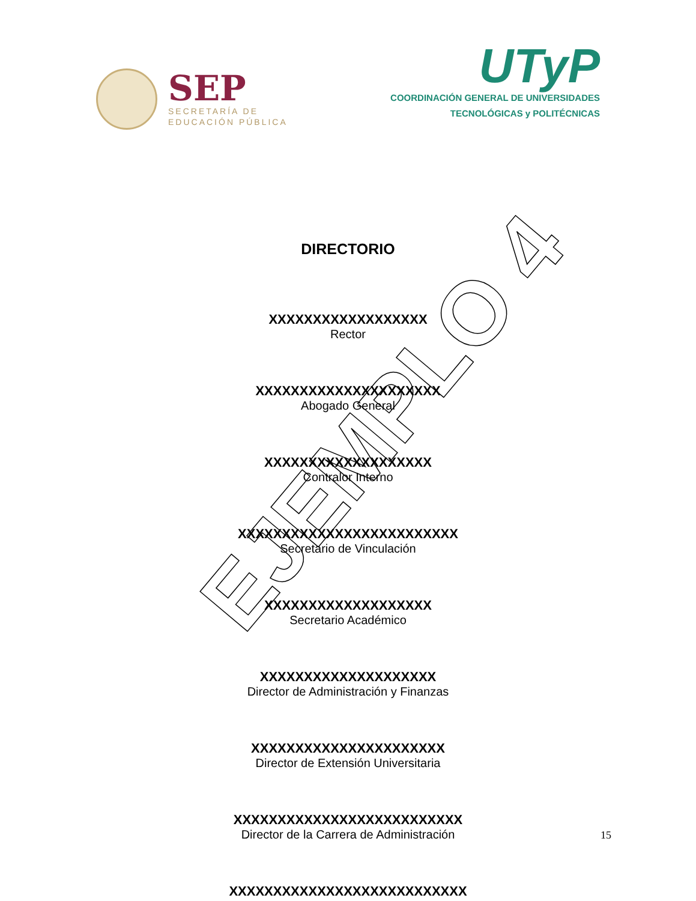SEP
SECRETARÍA DE
EDUCACIÓN PÚBLICA
UTyP
COORDINACIÓN GENERAL DE UNIVERSIDADES
TECNOLÓGICAS y POLITÉCNICAS
DIRECTORIO
XXXXXXXXXXXXXXXXXX
Rector
XXXXXXXXXXXXXXXXXXXXX
Abogado General
XXXXXXXXXXXXXXXXXXX
Contralor Interno
XXXXXXXXXXXXXXXXXXXXXXXXX
Secretario de Vinculación
XXXXXXXXXXXXXXXXXXX
Secretario Académico
XXXXXXXXXXXXXXXXXXXX
Director de Administración y Finanzas
XXXXXXXXXXXXXXXXXXXXXX
Director de Extensión Universitaria
XXXXXXXXXXXXXXXXXXXXXXXXXX
Director de la Carrera de Administración
XXXXXXXXXXXXXXXXXXXXXXXXXXX
15
EJEMPLO 4